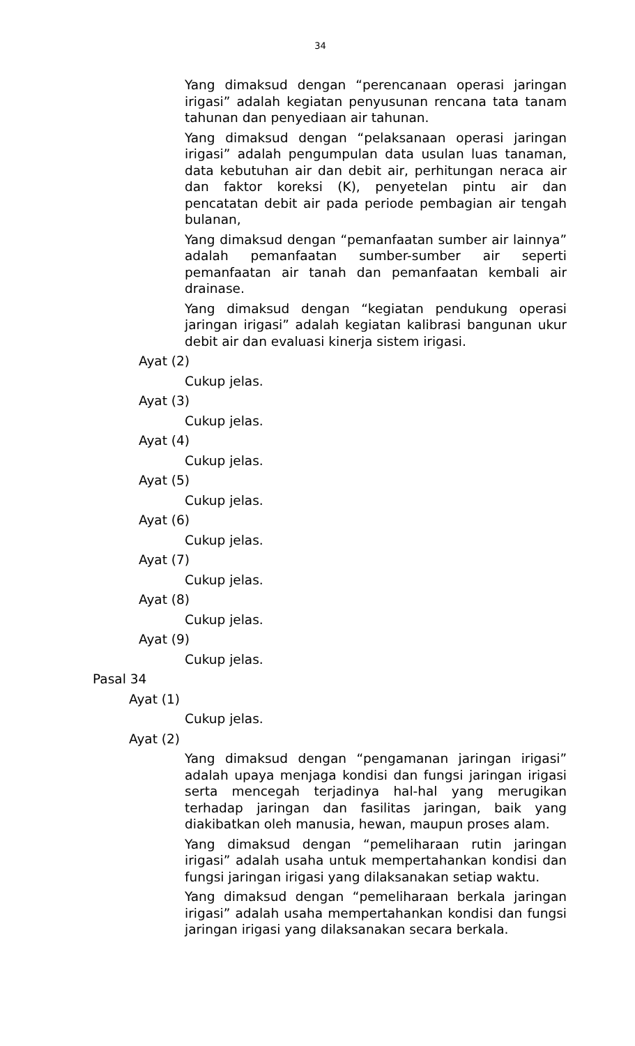34
Yang dimaksud dengan “perencanaan operasi jaringan irigasi” adalah kegiatan penyusunan rencana tata tanam tahunan dan penyediaan air tahunan.
Yang dimaksud dengan “pelaksanaan operasi jaringan irigasi” adalah pengumpulan data usulan luas tanaman, data kebutuhan air dan debit air, perhitungan neraca air dan faktor koreksi (K), penyetelan pintu air dan pencatatan debit air pada periode pembagian air tengah bulanan,
Yang dimaksud dengan “pemanfaatan sumber air lainnya” adalah pemanfaatan sumber-sumber air seperti pemanfaatan air tanah dan pemanfaatan kembali air drainase.
Yang dimaksud dengan “kegiatan pendukung operasi jaringan irigasi” adalah kegiatan kalibrasi bangunan ukur debit air dan evaluasi kinerja sistem irigasi.
Ayat (2)
Cukup jelas.
Ayat (3)
Cukup jelas.
Ayat (4)
Cukup jelas.
Ayat (5)
Cukup jelas.
Ayat (6)
Cukup jelas.
Ayat (7)
Cukup jelas.
Ayat (8)
Cukup jelas.
Ayat (9)
Cukup jelas.
Pasal 34
Ayat (1)
Cukup jelas.
Ayat (2)
Yang dimaksud dengan “pengamanan jaringan irigasi” adalah upaya menjaga kondisi dan fungsi jaringan irigasi serta mencegah terjadinya hal-hal yang merugikan terhadap jaringan dan fasilitas jaringan, baik yang diakibatkan oleh manusia, hewan, maupun proses alam.
Yang dimaksud dengan “pemeliharaan rutin jaringan irigasi” adalah usaha untuk mempertahankan kondisi dan fungsi jaringan irigasi yang dilaksanakan setiap waktu.
Yang dimaksud dengan “pemeliharaan berkala jaringan irigasi” adalah usaha mempertahankan kondisi dan fungsi jaringan irigasi yang dilaksanakan secara berkala.